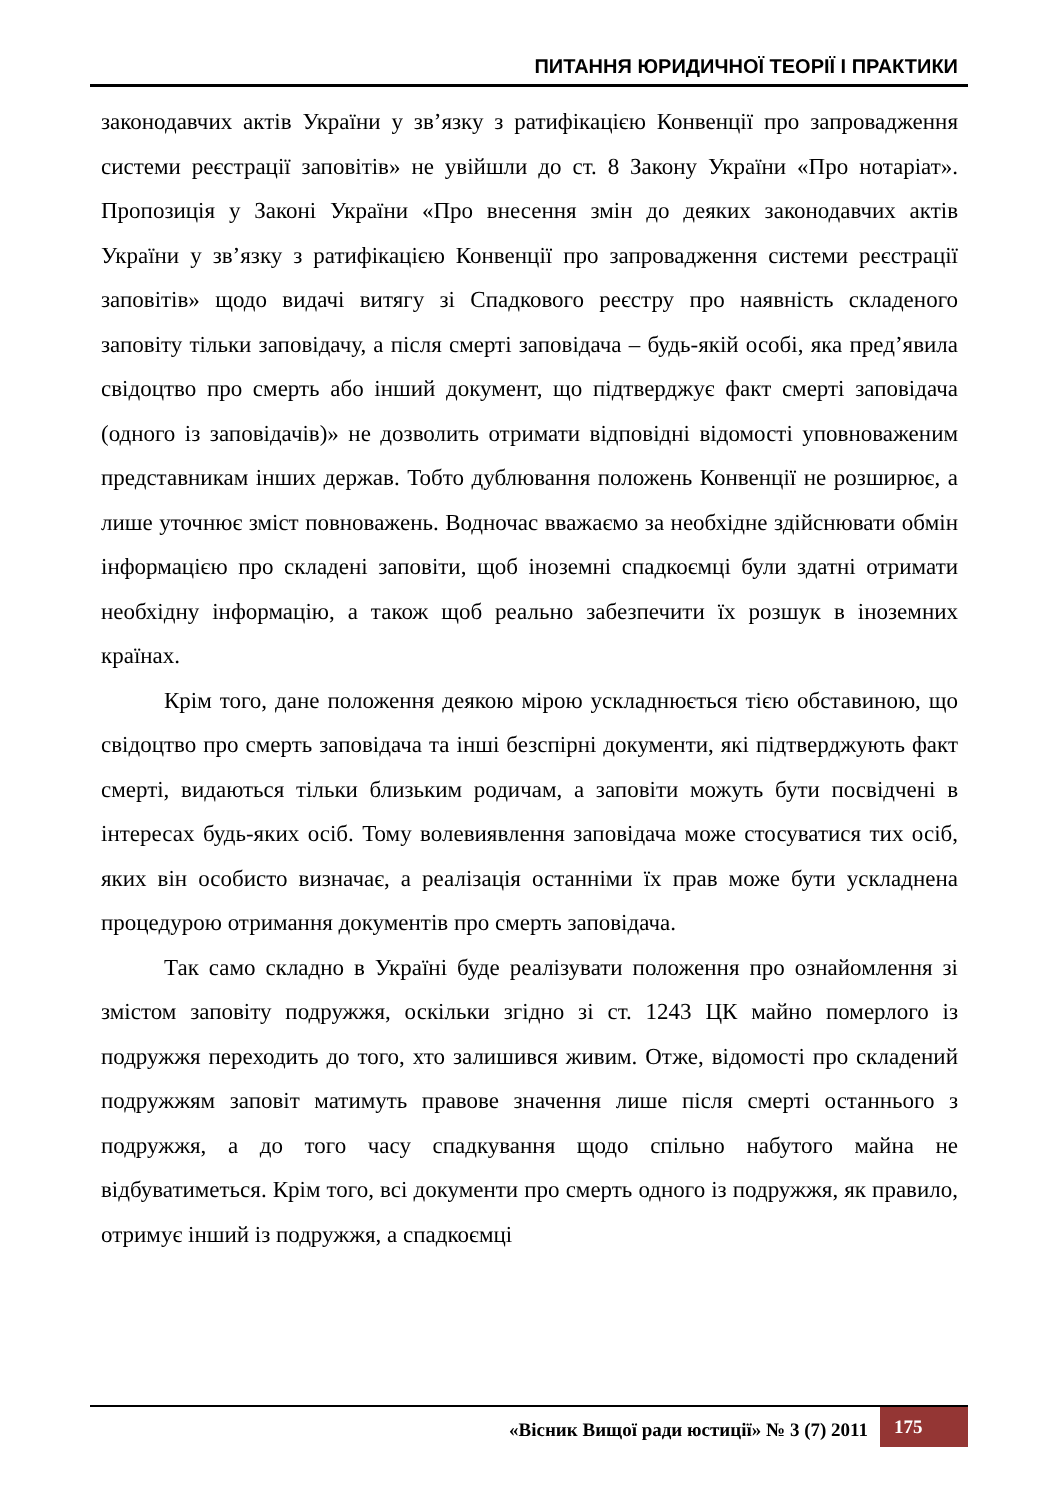ПИТАННЯ ЮРИДИЧНОЇ ТЕОРІЇ І ПРАКТИКИ
законодавчих актів України у зв’язку з ратифікацією Конвенції про запровадження системи реєстрації заповітів» не увійшли до ст. 8 Закону України «Про нотаріат». Пропозиція у Законі України «Про внесення змін до деяких законодавчих актів України у зв’язку з ратифікацією Конвенції про запровадження системи реєстрації заповітів» щодо видачі витягу зі Спадкового реєстру про наявність складеного заповіту тільки заповідачу, а після смерті заповідача – будь-якій особі, яка пред’явила свідоцтво про смерть або інший документ, що підтверджує факт смерті заповідача (одного із заповідачів)» не дозволить отримати відповідні відомості уповноваженим представникам інших держав. Тобто дублювання положень Конвенції не розширює, а лише уточнює зміст повноважень. Водночас вважаємо за необхідне здійснювати обмін інформацією про складені заповіти, щоб іноземні спадкоємці були здатні отримати необхідну інформацію, а також щоб реально забезпечити їх розшук в іноземних країнах.
Крім того, дане положення деякою мірою ускладнюється тією обставиною, що свідоцтво про смерть заповідача та інші безспірні документи, які підтверджують факт смерті, видаються тільки близьким родичам, а заповіти можуть бути посвідчені в інтересах будь-яких осіб. Тому волевиявлення заповідача може стосуватися тих осіб, яких він особисто визначає, а реалізація останніми їх прав може бути ускладнена процедурою отримання документів про смерть заповідача.
Так само складно в Україні буде реалізувати положення про ознайомлення зі змістом заповіту подружжя, оскільки згідно зі ст. 1243 ЦК майно померлого із подружжя переходить до того, хто залишився живим. Отже, відомості про складений подружжям заповіт матимуть правове значення лише після смерті останнього з подружжя, а до того часу спадкування щодо спільно набутого майна не відбуватиметься. Крім того, всі документи про смерть одного із подружжя, як правило, отримує інший із подружжя, а спадкоємці
«Вісник Вищої ради юстиції» № 3 (7) 2011
175